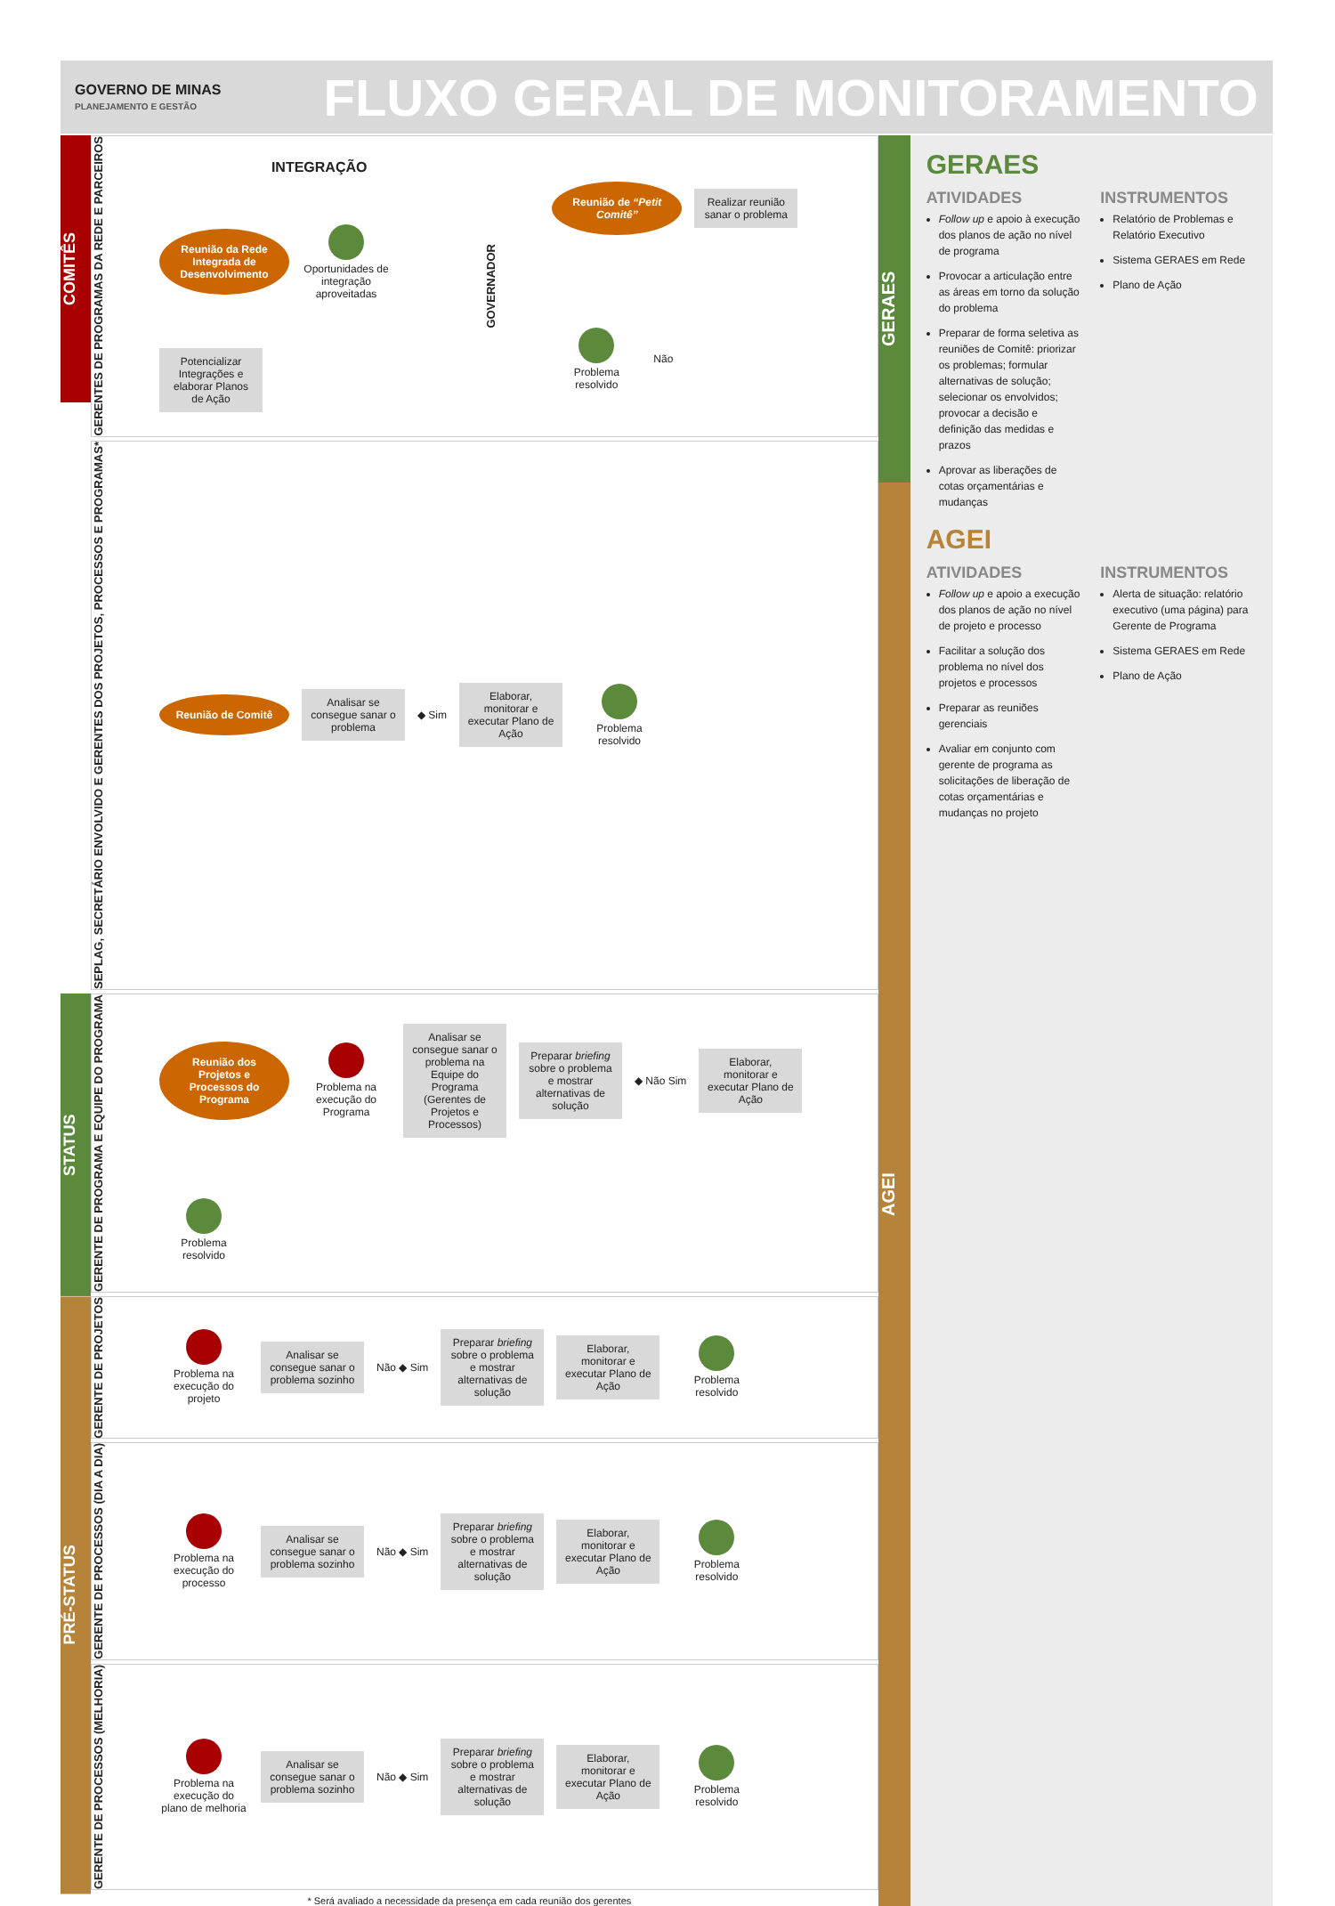GOVERNO DE MINAS
PLANEJAMENTO E GESTÃO
FLUXO GERAL DE MONITORAMENTO
COMITÊS
GERENTES DE PROGRAMAS DA REDE E PARCEIROS
INTEGRAÇÃO
Reunião da Rede Integrada de Desenvolvimento
Oportunidades de integração aproveitadas
Potencializar Integrações e elaborar Planos de Ação
GOVERNADOR
Reunião de “Petit Comitê”
Realizar reunião sanar o problema
Problema resolvido
Não
SEPLAG, SECRETÁRIO ENVOLVIDO E GERENTES DOS PROJETOS, PROCESSOS E PROGRAMAS*
Reunião de Comitê
Analisar se consegue sanar o problema
◆ Sim
Elaborar, monitorar e executar Plano de Ação
Problema resolvido
STATUS
GERENTE DE PROGRAMA E EQUIPE DO PROGRAMA
Reunião dos Projetos e Processos do Programa
Problema na execução do Programa
Analisar se consegue sanar o problema na Equipe do Programa (Gerentes de Projetos e Processos)
Preparar briefing sobre o problema e mostrar alternativas de solução
◆ Não Sim
Elaborar, monitorar e executar Plano de Ação
Problema resolvido
PRÉ-STATUS
GERENTE DE PROJETOS
Problema na execução do projeto
Analisar se consegue sanar o problema sozinho
Não ◆ Sim
Preparar briefing sobre o problema e mostrar alternativas de solução
Elaborar, monitorar e executar Plano de Ação
Problema resolvido
GERENTE DE PROCESSOS (DIA A DIA)
Problema na execução do processo
Analisar se consegue sanar o problema sozinho
Não ◆ Sim
Preparar briefing sobre o problema e mostrar alternativas de solução
Elaborar, monitorar e executar Plano de Ação
Problema resolvido
GERENTE DE PROCESSOS (MELHORIA)
Problema na execução do plano de melhoria
Analisar se consegue sanar o problema sozinho
Não ◆ Sim
Preparar briefing sobre o problema e mostrar alternativas de solução
Elaborar, monitorar e executar Plano de Ação
Problema resolvido
* Será avaliado a necessidade da presença em cada reunião dos gerentes
GERAES
AGEI
GERAES
ATIVIDADES
Follow up e apoio à execução dos planos de ação no nível de programa
Provocar a articulação entre as áreas em torno da solução do problema
Preparar de forma seletiva as reuniões de Comitê: priorizar os problemas; formular alternativas de solução; selecionar os envolvidos; provocar a decisão e definição das medidas e prazos
Aprovar as liberações de cotas orçamentárias e mudanças
INSTRUMENTOS
Relatório de Problemas e Relatório Executivo
Sistema GERAES em Rede
Plano de Ação
AGEI
ATIVIDADES
Follow up e apoio a execução dos planos de ação no nível de projeto e processo
Facilitar a solução dos problema no nível dos projetos e processos
Preparar as reuniões gerenciais
Avaliar em conjunto com gerente de programa as solicitações de liberação de cotas orçamentárias e mudanças no projeto
INSTRUMENTOS
Alerta de situação: relatório executivo (uma página) para Gerente de Programa
Sistema GERAES em Rede
Plano de Ação